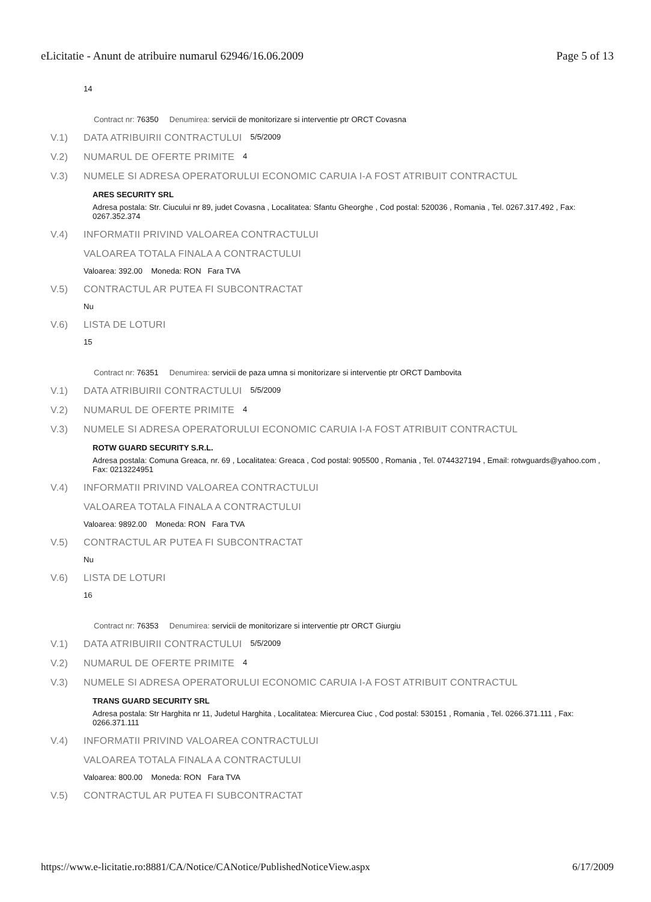eLicitatie - Anunt de atribuire numarul 62946/16.06.2009 Page 5 of 13
14
Contract nr: 76350 Denumirea: servicii de monitorizare si interventie ptr ORCT Covasna
V.1) DATA ATRIBUIRII CONTRACTULUI 5/5/2009
V.2) NUMARUL DE OFERTE PRIMITE 4
V.3) NUMELE SI ADRESA OPERATORULUI ECONOMIC CARUIA I-A FOST ATRIBUIT CONTRACTUL
ARES SECURITY SRL
Adresa postala: Str. Ciucului nr 89, judet Covasna , Localitatea: Sfantu Gheorghe , Cod postal: 520036 , Romania , Tel. 0267.317.492 , Fax: 0267.352.374
V.4) INFORMATII PRIVIND VALOAREA CONTRACTULUI
VALOAREA TOTALA FINALA A CONTRACTULUI
Valoarea: 392.00 Moneda: RON Fara TVA
V.5) CONTRACTUL AR PUTEA FI SUBCONTRACTAT
Nu
V.6) LISTA DE LOTURI
15
Contract nr: 76351 Denumirea: servicii de paza umna si monitorizare si interventie ptr ORCT Dambovita
V.1) DATA ATRIBUIRII CONTRACTULUI 5/5/2009
V.2) NUMARUL DE OFERTE PRIMITE 4
V.3) NUMELE SI ADRESA OPERATORULUI ECONOMIC CARUIA I-A FOST ATRIBUIT CONTRACTUL
ROTW GUARD SECURITY S.R.L.
Adresa postala: Comuna Greaca, nr. 69 , Localitatea: Greaca , Cod postal: 905500 , Romania , Tel. 0744327194 , Email: rotwguards@yahoo.com , Fax: 0213224951
V.4) INFORMATII PRIVIND VALOAREA CONTRACTULUI
VALOAREA TOTALA FINALA A CONTRACTULUI
Valoarea: 9892.00 Moneda: RON Fara TVA
V.5) CONTRACTUL AR PUTEA FI SUBCONTRACTAT
Nu
V.6) LISTA DE LOTURI
16
Contract nr: 76353 Denumirea: servicii de monitorizare si interventie ptr ORCT Giurgiu
V.1) DATA ATRIBUIRII CONTRACTULUI 5/5/2009
V.2) NUMARUL DE OFERTE PRIMITE 4
V.3) NUMELE SI ADRESA OPERATORULUI ECONOMIC CARUIA I-A FOST ATRIBUIT CONTRACTUL
TRANS GUARD SECURITY SRL
Adresa postala: Str Harghita nr 11, Judetul Harghita , Localitatea: Miercurea Ciuc , Cod postal: 530151 , Romania , Tel. 0266.371.111 , Fax: 0266.371.111
V.4) INFORMATII PRIVIND VALOAREA CONTRACTULUI
VALOAREA TOTALA FINALA A CONTRACTULUI
Valoarea: 800.00 Moneda: RON Fara TVA
V.5) CONTRACTUL AR PUTEA FI SUBCONTRACTAT
https://www.e-licitatie.ro:8881/CA/Notice/CANotice/PublishedNoticeView.aspx 6/17/2009